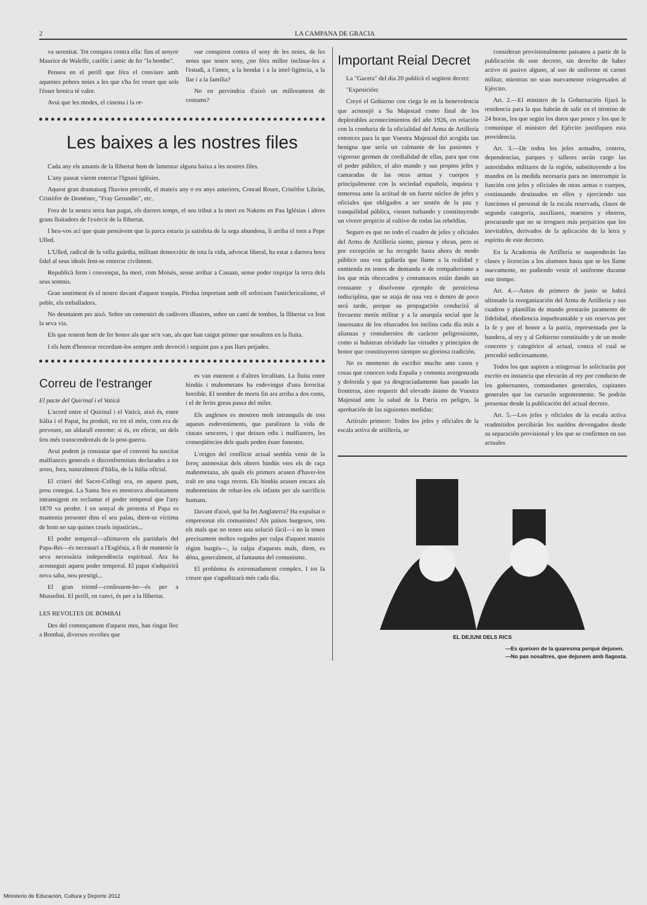2 LA CAMPANA DE GRACIA
va serenitat. Tot conspira contra ella: fins el senyor Maurice de Waleffe, catòlic i amic de fer "la bombe".
Penseu en el perill que fóra el conviure amb aquestes pobres noies a les que s'ha fet veure que sols l'ésser bonica té valor.
Avui que les modes, el cinema i la re-
vue conspiren contra el seny de les noies, de les noies que tenen seny, ¿no fóra millor inclinar-les a l'estudi, a l'amor, a la bondat i a la intel·ligència, a la llar i a la família?
No en pervindria d'això un millorament de costums?
Les baixes a les nostres files
Cada any els amants de la llibertat hem de lamentar alguna baixa a les nostres files.
L'any passat vàrem enterrar l'Ignasi Iglésies.
Aquest gran dramaturg l'havien precedit, el mateix any o en anys anteriors, Conrad Roure, Cristòfor Libràn, Cristòfor de Domènec, "Fray Gerundio", etc.
Fora de la nostra terra han pagat, els darrers temps, el seu tribut a la mort en Nakens en Pau Iglésias i altres grans lluitadors de l'exèrcit de la llibertat.
I heu-vos ací que quan pensàvem que la parca estaria ja satisfeta de la sega abundosa, li arriba el torn a Pepe Ulled.
L'Ulled, radical de la vella guàrdia, militant democràtic de tota la vida, advocat liberal, ha estat a darrera hora fidel al seus ideals fent-se enterrar civilment.
Republicà ferm i convençut, ha mort, com Moisès, sense arribar a Canaan, sense poder trepitjar la terra dels seus somnis.
Gran sentiment és el nostre davant d'aquest traspàs. Pèrdua important amb ell sofreixen l'anticlericalisme, el poble, els treballadors.
No desmaiem per això. Sobre un cementiri de cadàvers illustres, sobre un camí de tombes, la llibertat va fent la seva via.
Els que restem hem de fer honor als que se'n van, als que han caigut primer que nosaltres en la lluita.
I els hem d'honorar recordant-los sempre amb devoció i seguint pas a pas llurs petjades.
Correu de l'estranger
El pacte del Quirinal i el Vaticà
L'acord entre el Quirinal i el Vaticà, això és, entre Itàlia i el Papat, ha produït, en tot el món, com era de preveure, un aldarull enorme: si és, en efecte, un dels fets més transcendentals de la post-guerra.
Avui podem ja constatar que el conveni ha suscitat malfiances generals o disconformitats declarades a tot arreu, fora, naturalment d'Itàlia, de la Itàlia oficial.
El criteri del Sacre-Collegi era, en aquest punt, prou conegut. La Santa Seu es mostrava absolutament intransigent en reclamar el poder temporal que l'any 1870 va perdre. I en senyal de protesta el Papa es mantenia presoner dins el seu palau, dient-se víctima de hom no sap quines cruels injustícies...
El poder temporal—afirmaven els partidaris del Papa-Rei—és necessari a l'Església, a fi de mantenir la seva necessària independència espiritual. Ara ha aconseguit aquest poder temporal. El papat n'adquirirà nova saba, nou prestigi...
El gran triomf—confessem-ho—és per a Mussolini. El perill, en canvi, és per a la llibertat.
LES REVOLTES DE BOMBAI
Des del començament d'aquest mes, han tingut lloc a Bombai, diverses revoltes que
es van estenent a d'altres localitats. La lluita entre hindús i mahometans ha esdevingut d'una ferocitat horrible. El nombre de morts fin ara arriba a dos cents, i el de ferits greus passa del miler.
Els anglesos es mostren molt intranquils de tots aquests esdeveniments, que paralitzen la vida de ciutats senceres, i que deixen odis i malfiances, les conseqüències dels quals poden ésser funestes.
L'origen del conflicte actual sembla venir de la feroç animositat dels obrers hindús vers els de raça mahometana, als quals els primers acusen d'haver-los traït en una vaga recent. Els hindús acusen encara als mahometans de robar-los els infants per als sacrificis humans.
Davant d'això, què ha fet Anglaterra? Ha expulsat o empresonat els comunistes! Als països burgesos, tots els mals que no tenen una solució fàcil—i no la tenen precisament moltes vegades per culpa d'aquest mateix règim burgés—, la culpa d'aquests mals, diem, es dóna, generalment, al fantasma del comunisme.
El problema és extremadament complex. I tot fa creure que s'aguditzarà més cada dia.
Important Reial Decret
La "Gaceta" del dia 20 publicà el següent decret:
"Exposición:
Creyó el Gobierno con ciega fe en la benevolencia que aconsejó a Su Majestad como final de los deplorables acontecimientos del año 1926, en relación con la conducta de la oficialidad del Arma de Artillería entonces para la que Vuestra Majestad dió acogida tan benigna que sería un calmante de las pasiones y vigoroso germen de cordialidad de ellas, para que con el poder público, el alto mando y sus propios jefes y camaradas de las otras armas y cuerpos y principalmente con la sociedad española, inquieta y temerosa ante la actitud de un fuerte núcleo de jefes y oficiales que obligados a ser sostén de la paz y tranquilidad pública, vienen turbando y constituyendo un vivero propicio al cultivo de todas las rebeldías.
Seguro es que no todo el cuadro de jefes y oficiales del Arma de Artillería siente, piensa y obran, pero ni por excepción se ha recogido hasta ahora de modo público una voz gallarda que llame a la realidad y enmienda en tonos de demanda o de compañerismo a los que más obcecados y contumaces están dando un constante y disolvente ejemplo de perniciosa indisciplina, que se ataja de una vez o dentro de poco será tarde, porque su propagación conducirá al frecuente motín militar y a la anarquía social que la insensatez de los ofuscados los inclina cada día más a alianzas y contubernios de carácter peligrosísimo, como si hubieran olvidado las virtudes y principios de honor que constituyeron siempre su gloriosa tradición.
No es momento de escribir mucho ante casos y cosas que conocen toda España y comenta avergonzada y dolorida y que ya desgraciadamente han pasado las fronteras, sino requerir del elevado ánimo de Vuestra Majestad ante la salud de la Patria en peligro, la aprobación de las siguientes medidas:
Artículo primero: Todos los jefes y oficiales de la escala activa de artillería, se
consideran provisionalmente paisanos a partir de la publicación de este decreto, sin derecho de haber activo ni pasivo alguno, al uso de uniforme ni carnet militar, mientras no sean nuevamente reingresados al Ejército.
Art. 2.—El ministro de la Gobernación fijará la residencia para la que habrán de salir en el término de 24 horas, los que según los datos que posee y los que le comunique el ministro del Ejército justifiquen esta providencia.
Art. 3.—De todos los jefes armados, centros, dependencias, parques y talleres serán cargo las autoridades militares de la región, substituyendo a los mandos en la medida necesaria para no interrumpir la función con jefes y oficiales de otras armas o cuerpos, continuando destinados en ellos y ejerciendo sus funciones el personal de la escala reservada, clases de segunda categoría, auxiliares, maestros y obreros, procurando que no se irroguen más perjuicios que los inevitables, derivados de la aplicación de la letra y espíritu de este decreto.
En la Academia de Artillería se suspenderán las clases y licencias a los alumnos hasta que se les llame nuevamente, no pudiendo vestir el uniforme durante este tiempo.
Art. 4.—Antes de primero de junio se habrá ultimado la reorganización del Arma de Artillería y sus cuadros y plantillas de mando prestarán juramento de fidelidad, obediencia inquebrantable y sin reservas por la fe y por el honor a la patria, representada por la bandera, al rey y al Gobierno constituído y de un modo concreto y categórico al actual, contra el cual se procedió sediciosamente.
Todos los que aspiren a reingresar lo solicitarán por escrito en instancia que elevarán al rey por conducto de los gobernantes, comandantes generales, capitanes generales que las cursarán urgentemente. Se podrán presentar desde la publicación del actual decreto.
Art. 5.—Los jefes y oficiales de la escala activa readmitidos percibirán los sueldos devengados desde su separación provisional y los que se confirmen en sus actuales
EL DEJUNI DELS RICS
—Es queixen de la quaresma perquè dejunen.
—No pas nosaltres, que dejunem amb llagosta.
Ministerio de Educación, Cultura y Deporte 2012